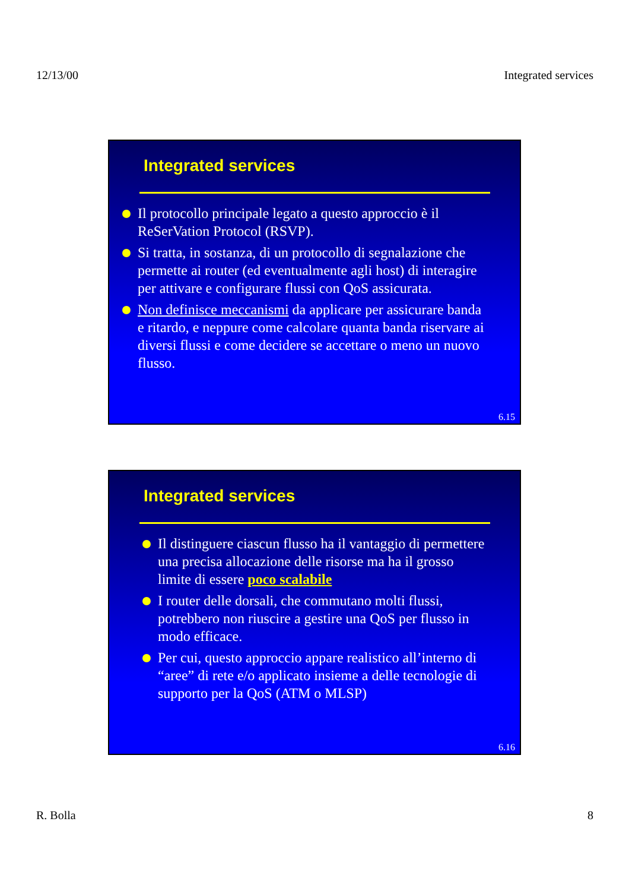12/13/00 Integrated services
Integrated services
Il protocollo principale legato a questo approccio è il ReSerVation Protocol (RSVP).
Si tratta, in sostanza, di un protocollo di segnalazione che permette ai router (ed eventualmente agli host) di interagire per attivare e configurare flussi con QoS assicurata.
Non definisce meccanismi da applicare per assicurare banda e ritardo, e neppure come calcolare quanta banda riservare ai diversi flussi e come decidere se accettare o meno un nuovo flusso.
6.15
Integrated services
Il distinguere ciascun flusso ha il vantaggio di permettere una precisa allocazione delle risorse ma ha il grosso limite di essere poco scalabile
I router delle dorsali, che commutano molti flussi, potrebbero non riuscire a gestire una QoS per flusso in modo efficace.
Per cui, questo approccio appare realistico all’interno di “aree” di rete e/o applicato insieme a delle tecnologie di supporto per la QoS (ATM o MLSP)
6.16
R. Bolla 8